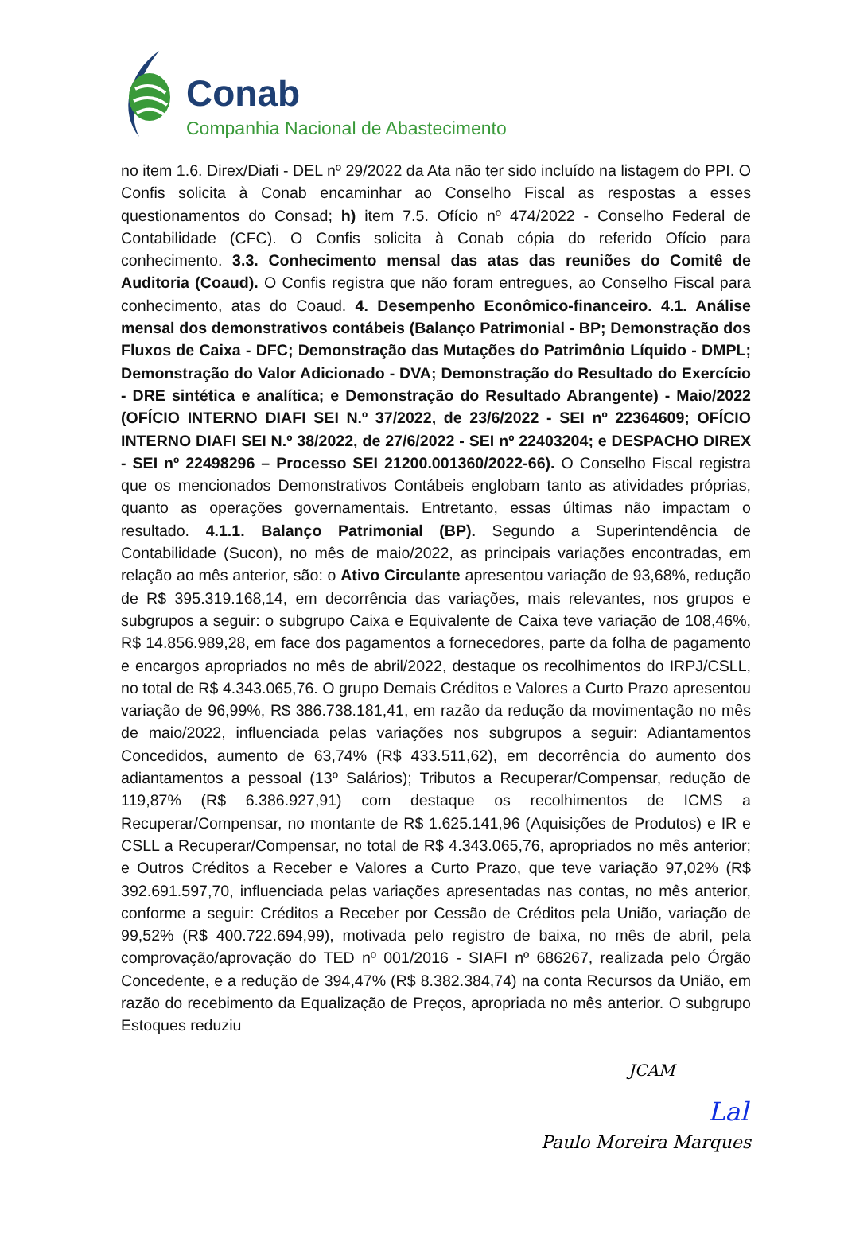Conab
Companhia Nacional de Abastecimento
no item 1.6. Direx/Diafi - DEL nº 29/2022 da Ata não ter sido incluído na listagem do PPI. O Confis solicita à Conab encaminhar ao Conselho Fiscal as respostas a esses questionamentos do Consad; h) item 7.5. Ofício nº 474/2022 - Conselho Federal de Contabilidade (CFC). O Confis solicita à Conab cópia do referido Ofício para conhecimento. 3.3. Conhecimento mensal das atas das reuniões do Comitê de Auditoria (Coaud). O Confis registra que não foram entregues, ao Conselho Fiscal para conhecimento, atas do Coaud. 4. Desempenho Econômico-financeiro. 4.1. Análise mensal dos demonstrativos contábeis (Balanço Patrimonial - BP; Demonstração dos Fluxos de Caixa - DFC; Demonstração das Mutações do Patrimônio Líquido - DMPL; Demonstração do Valor Adicionado - DVA; Demonstração do Resultado do Exercício - DRE sintética e analítica; e Demonstração do Resultado Abrangente) - Maio/2022 (OFÍCIO INTERNO DIAFI SEI N.º 37/2022, de 23/6/2022 - SEI nº 22364609; OFÍCIO INTERNO DIAFI SEI N.º 38/2022, de 27/6/2022 - SEI nº 22403204; e DESPACHO DIREX - SEI nº 22498296 – Processo SEI 21200.001360/2022-66). O Conselho Fiscal registra que os mencionados Demonstrativos Contábeis englobam tanto as atividades próprias, quanto as operações governamentais. Entretanto, essas últimas não impactam o resultado. 4.1.1. Balanço Patrimonial (BP). Segundo a Superintendência de Contabilidade (Sucon), no mês de maio/2022, as principais variações encontradas, em relação ao mês anterior, são: o Ativo Circulante apresentou variação de 93,68%, redução de R$ 395.319.168,14, em decorrência das variações, mais relevantes, nos grupos e subgrupos a seguir: o subgrupo Caixa e Equivalente de Caixa teve variação de 108,46%, R$ 14.856.989,28, em face dos pagamentos a fornecedores, parte da folha de pagamento e encargos apropriados no mês de abril/2022, destaque os recolhimentos do IRPJ/CSLL, no total de R$ 4.343.065,76. O grupo Demais Créditos e Valores a Curto Prazo apresentou variação de 96,99%, R$ 386.738.181,41, em razão da redução da movimentação no mês de maio/2022, influenciada pelas variações nos subgrupos a seguir: Adiantamentos Concedidos, aumento de 63,74% (R$ 433.511,62), em decorrência do aumento dos adiantamentos a pessoal (13º Salários); Tributos a Recuperar/Compensar, redução de 119,87% (R$ 6.386.927,91) com destaque os recolhimentos de ICMS a Recuperar/Compensar, no montante de R$ 1.625.141,96 (Aquisições de Produtos) e IR e CSLL a Recuperar/Compensar, no total de R$ 4.343.065,76, apropriados no mês anterior; e Outros Créditos a Receber e Valores a Curto Prazo, que teve variação 97,02% (R$ 392.691.597,70, influenciada pelas variações apresentadas nas contas, no mês anterior, conforme a seguir: Créditos a Receber por Cessão de Créditos pela União, variação de 99,52% (R$ 400.722.694,99), motivada pelo registro de baixa, no mês de abril, pela comprovação/aprovação do TED nº 001/2016 - SIAFI nº 686267, realizada pelo Órgão Concedente, e a redução de 394,47% (R$ 8.382.384,74) na conta Recursos da União, em razão do recebimento da Equalização de Preços, apropriada no mês anterior. O subgrupo Estoques reduziu
JCAM
Lal
Paulo Moreira Marques